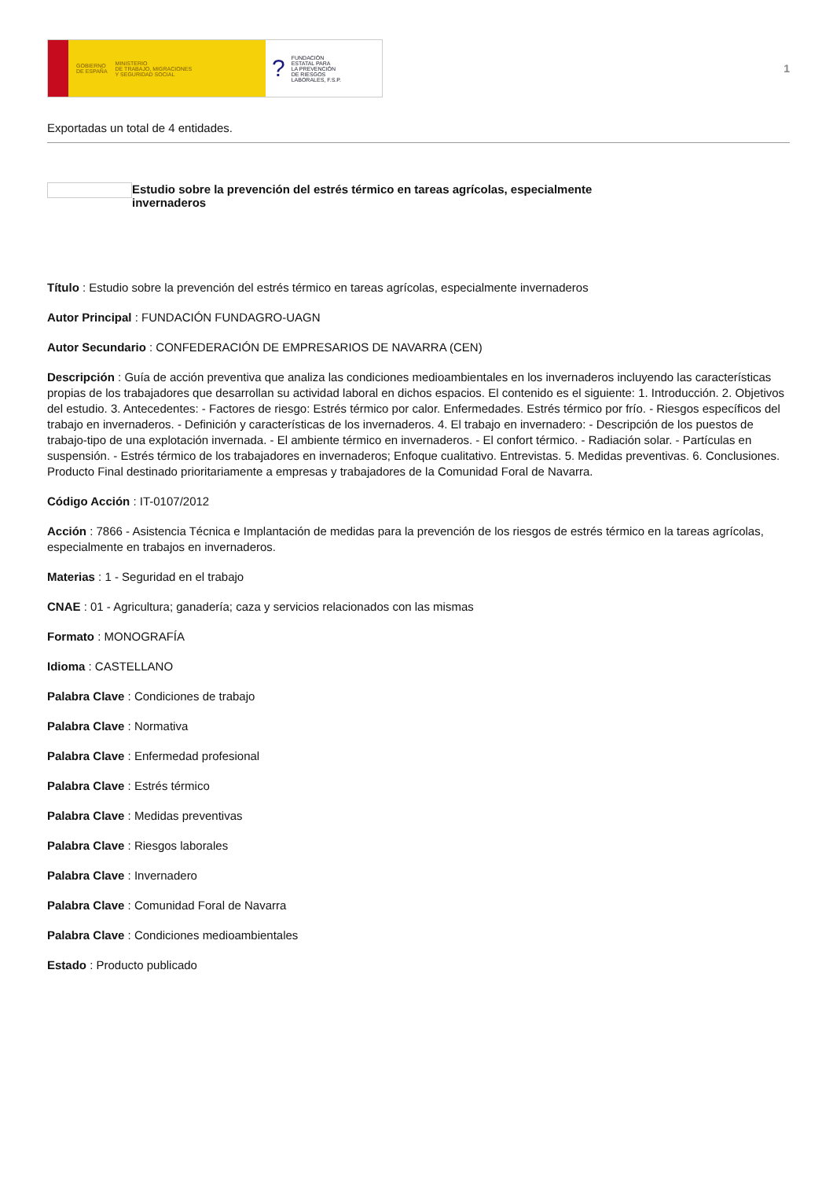GOBIERNO
DE ESPAÑA MINISTERIO
DE TRABAJO, MIGRACIONES
Y SEGURIDAD SOCIAL
? FUNDACIÓN
ESTATAL PARA
LA PREVENCIÓN
DE RIESGOS
LABORALES, F.S.P.
1
Exportadas un total de 4 entidades.
Estudio sobre la prevención del estrés térmico en tareas agrícolas, especialmente
invernaderos
Título : Estudio sobre la prevención del estrés térmico en tareas agrícolas, especialmente invernaderos
Autor Principal : FUNDACIÓN FUNDAGRO-UAGN
Autor Secundario : CONFEDERACIÓN DE EMPRESARIOS DE NAVARRA (CEN)
Descripción : Guía de acción preventiva que analiza las condiciones medioambientales en los invernaderos incluyendo las características propias de los trabajadores que desarrollan su actividad laboral en dichos espacios. El contenido es el siguiente: 1. Introducción. 2. Objetivos del estudio. 3. Antecedentes: - Factores de riesgo: Estrés térmico por calor. Enfermedades. Estrés térmico por frío. - Riesgos específicos del trabajo en invernaderos. - Definición y características de los invernaderos. 4. El trabajo en invernadero: - Descripción de los puestos de trabajo-tipo de una explotación invernada. - El ambiente térmico en invernaderos. - El confort térmico. - Radiación solar. - Partículas en suspensión. - Estrés térmico de los trabajadores en invernaderos; Enfoque cualitativo. Entrevistas. 5. Medidas preventivas. 6. Conclusiones. Producto Final destinado prioritariamente a empresas y trabajadores de la Comunidad Foral de Navarra.
Código Acción : IT-0107/2012
Acción : 7866 - Asistencia Técnica e Implantación de medidas para la prevención de los riesgos de estrés térmico en la tareas agrícolas, especialmente en trabajos en invernaderos.
Materias : 1 - Seguridad en el trabajo
CNAE : 01 - Agricultura; ganadería; caza y servicios relacionados con las mismas
Formato : MONOGRAFÍA
Idioma : CASTELLANO
Palabra Clave : Condiciones de trabajo
Palabra Clave : Normativa
Palabra Clave : Enfermedad profesional
Palabra Clave : Estrés térmico
Palabra Clave : Medidas preventivas
Palabra Clave : Riesgos laborales
Palabra Clave : Invernadero
Palabra Clave : Comunidad Foral de Navarra
Palabra Clave : Condiciones medioambientales
Estado : Producto publicado